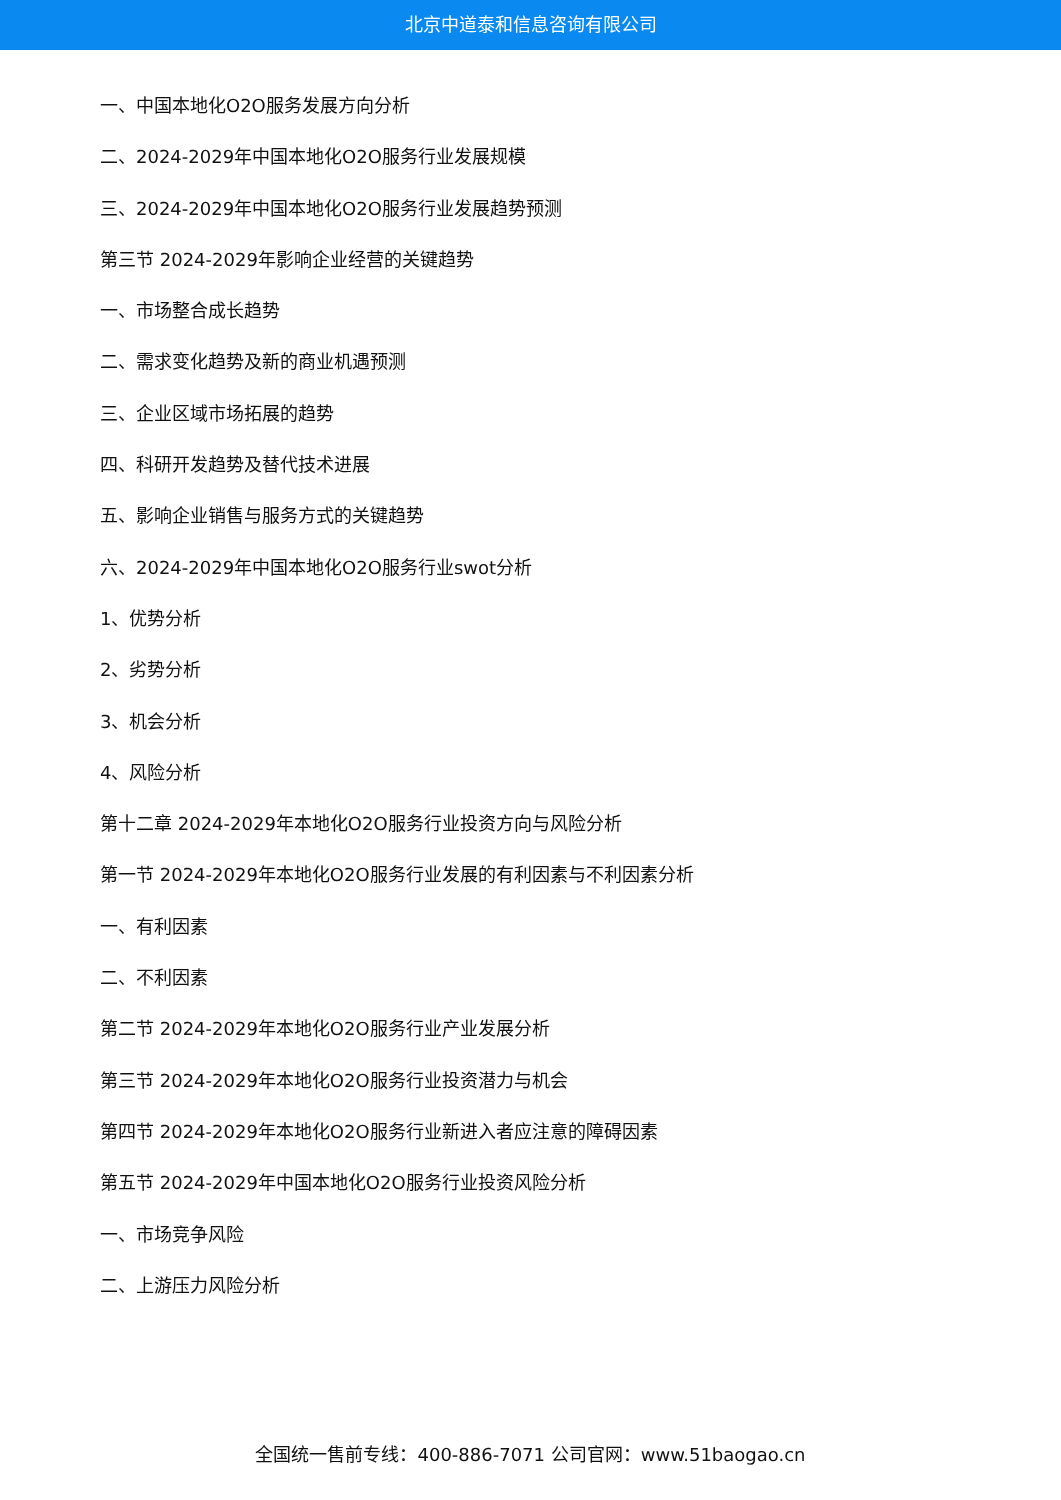北京中道泰和信息咨询有限公司
一、中国本地化O2O服务发展方向分析
二、2024-2029年中国本地化O2O服务行业发展规模
三、2024-2029年中国本地化O2O服务行业发展趋势预测
第三节 2024-2029年影响企业经营的关键趋势
一、市场整合成长趋势
二、需求变化趋势及新的商业机遇预测
三、企业区域市场拓展的趋势
四、科研开发趋势及替代技术进展
五、影响企业销售与服务方式的关键趋势
六、2024-2029年中国本地化O2O服务行业swot分析
1、优势分析
2、劣势分析
3、机会分析
4、风险分析
第十二章 2024-2029年本地化O2O服务行业投资方向与风险分析
第一节 2024-2029年本地化O2O服务行业发展的有利因素与不利因素分析
一、有利因素
二、不利因素
第二节 2024-2029年本地化O2O服务行业产业发展分析
第三节 2024-2029年本地化O2O服务行业投资潜力与机会
第四节 2024-2029年本地化O2O服务行业新进入者应注意的障碍因素
第五节 2024-2029年中国本地化O2O服务行业投资风险分析
一、市场竞争风险
二、上游压力风险分析
全国统一售前专线：400-886-7071 公司官网：www.51baogao.cn